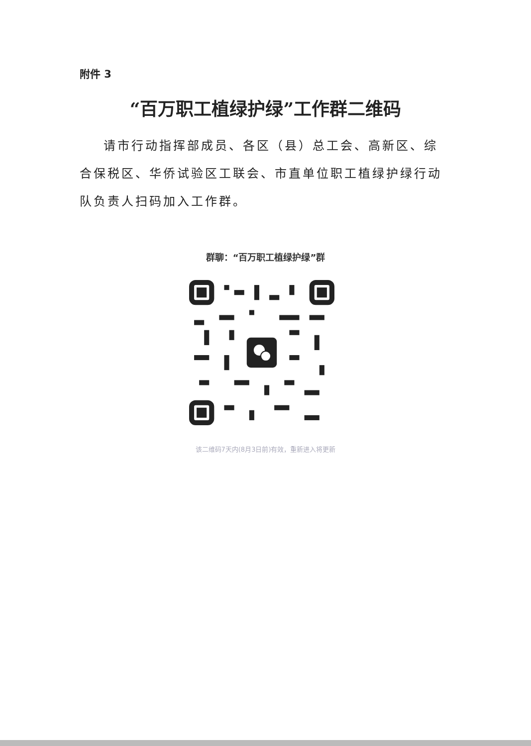附件 3
“百万职工植绿护绿”工作群二维码
请市行动指挥部成员、各区（县）总工会、高新区、综合保税区、华侨试验区工联会、市直单位职工植绿护绿行动队负责人扫码加入工作群。
群聊：“百万职工植绿护绿”群
该二维码7天内(8月3日前)有效，重新进入将更新